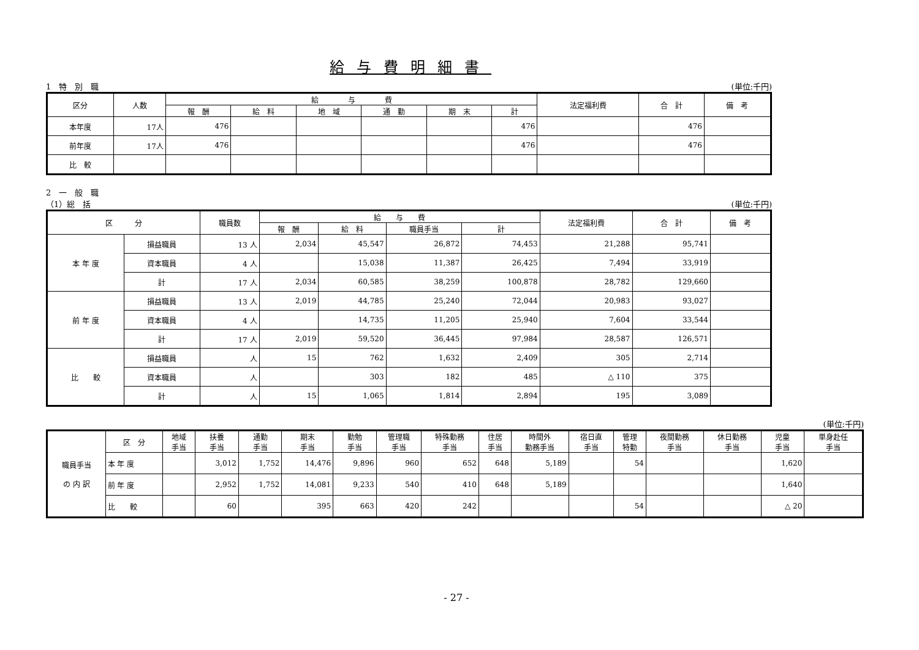給与費明細書
1　特　別　職 (単位:千円)
| 区分 | 人数 | 給 与 費 | | | | | | 法定福利費 | 合 計 | 備 考 |
| --- | --- | --- | --- | --- | --- | --- | --- | --- | --- | --- |
| | | 報 酬 | 給 料 | 地 域 | 通 勤 | 期 末 | 計 | | | |
| 本年度 | 17人 | 476 | | | | | 476 | | 476 | |
| 前年度 | 17人 | 476 | | | | | 476 | | 476 | |
| 比 較 | | | | | | | | | | |
2　一　般　職
（1）総　括 (単位:千円)
| 区 分 | | 職員数 | 給 与 費 | | | | 法定福利費 | 合 計 | 備 考 |
| --- | --- | --- | --- | --- | --- | --- | --- | --- | --- |
| | | | 報 酬 | 給 料 | 職員手当 | 計 | | | |
| 本 年 度 | 損益職員 | 13 人 | 2,034 | 45,547 | 26,872 | 74,453 | 21,288 | 95,741 | |
| | 資本職員 | 4 人 | | 15,038 | 11,387 | 26,425 | 7,494 | 33,919 | |
| | 計 | 17 人 | 2,034 | 60,585 | 38,259 | 100,878 | 28,782 | 129,660 | |
| 前 年 度 | 損益職員 | 13 人 | 2,019 | 44,785 | 25,240 | 72,044 | 20,983 | 93,027 | |
| | 資本職員 | 4 人 | | 14,735 | 11,205 | 25,940 | 7,604 | 33,544 | |
| | 計 | 17 人 | 2,019 | 59,520 | 36,445 | 97,984 | 28,587 | 126,571 | |
| 比 較 | 損益職員 | 人 | 15 | 762 | 1,632 | 2,409 | 305 | 2,714 | |
| | 資本職員 | 人 | | 303 | 182 | 485 | △ 110 | 375 | |
| | 計 | 人 | 15 | 1,065 | 1,814 | 2,894 | 195 | 3,089 | |
(単位:千円)
| 職員手当 の 内 訳 | 区 分 | 地域 手当 | 扶養 手当 | 通勤 手当 | 期末 手当 | 勤勉 手当 | 管理職 手当 | 特殊勤務 手当 | 住居 手当 | 時間外 勤務手当 | 宿日直 手当 | 管理 特勤 | 夜間勤務 手当 | 休日勤務 手当 | 児童 手当 | 単身赴任 手当 |
| | 本 年 度 | | 3,012 | 1,752 | 14,476 | 9,896 | 960 | 652 | 648 | 5,189 | | 54 | | | 1,620 | |
| | 前 年 度 | | 2,952 | 1,752 | 14,081 | 9,233 | 540 | 410 | 648 | 5,189 | | | | | 1,640 | |
| | 比 較 | | 60 | | 395 | 663 | 420 | 242 | | | | 54 | | | △ 20 | |
- 27 -